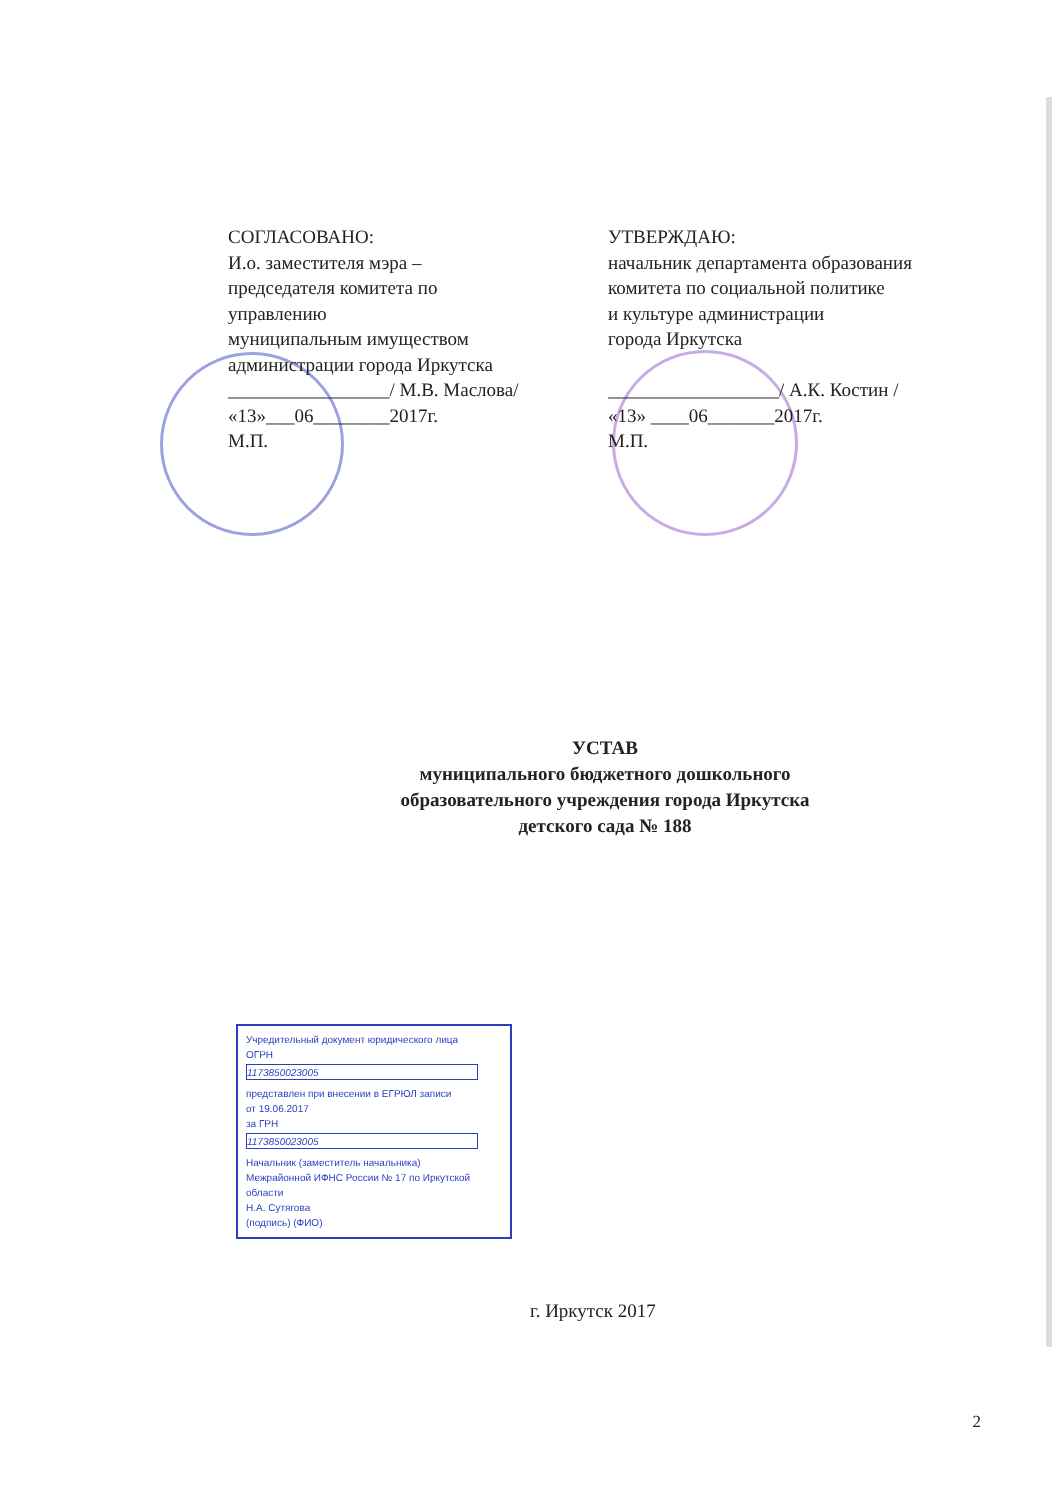СОГЛАСОВАНО:
И.о. заместителя мэра –
председателя комитета по
управлению
муниципальным имуществом
администрации города Иркутска
_________________/ М.В. Маслова/
«13»___06________2017г.
М.П.
УТВЕРЖДАЮ:
начальник департамента образования
комитета по социальной политике
и культуре администрации
города Иркутска
__________________/ А.К. Костин /
«13» ____06_______2017г.
М.П.
УСТАВ
муниципального бюджетного дошкольного
образовательного учреждения города Иркутска
детского сада № 188
Учредительный документ юридического лица
ОГРН
1173850023005
представлен при внесении в ЕГРЮЛ записи
от 19.06.2017
за ГРН
1173850023005
Начальник (заместитель начальника)
Межрайонной ИФНС России № 17 по Иркутской области
Н.А. Сутягова
(подпись) (ФИО)
г. Иркутск 2017
2